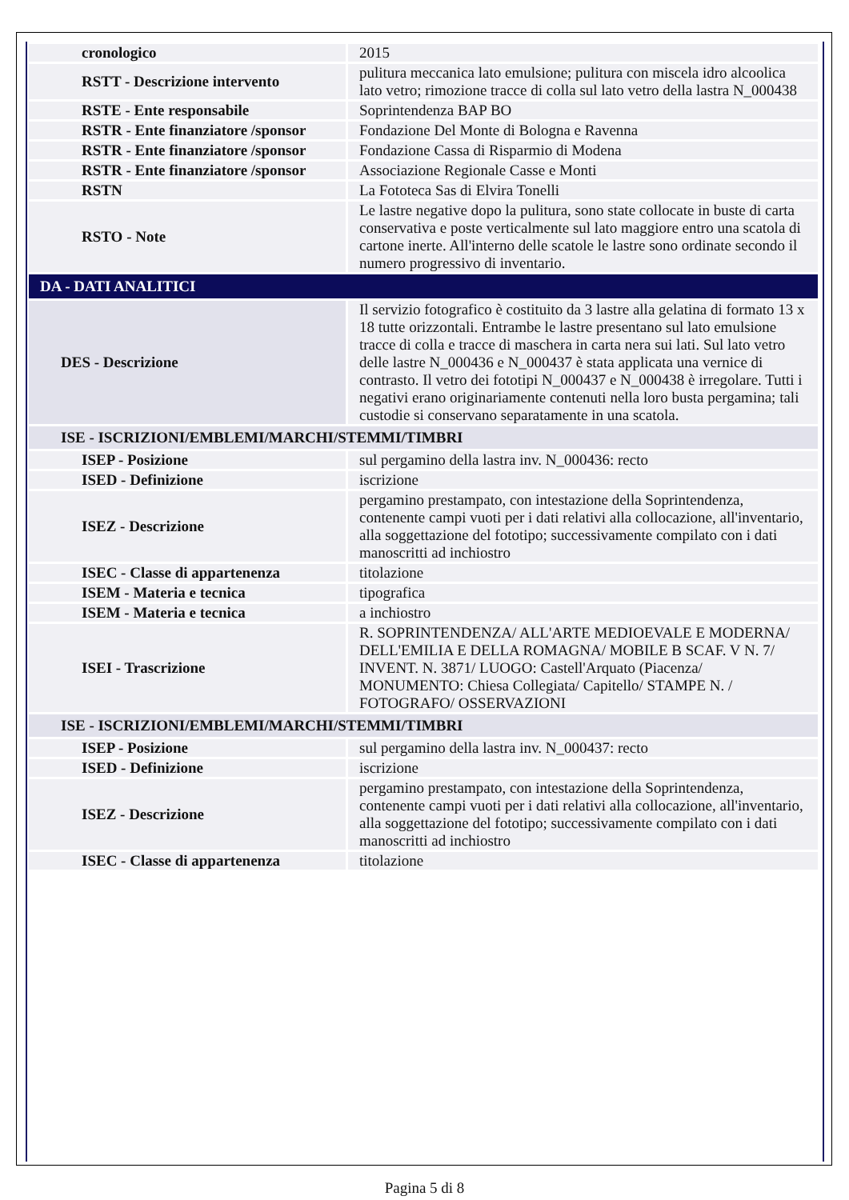| cronologico | 2015 |
| RSTT - Descrizione intervento | pulitura meccanica lato emulsione; pulitura con miscela idro alcoolica lato vetro; rimozione tracce di colla sul lato vetro della lastra N_000438 |
| RSTE - Ente responsabile | Soprintendenza BAP BO |
| RSTR - Ente finanziatore /sponsor | Fondazione Del Monte di Bologna e Ravenna |
| RSTR - Ente finanziatore /sponsor | Fondazione Cassa di Risparmio di Modena |
| RSTR - Ente finanziatore /sponsor | Associazione Regionale Casse e Monti |
| RSTN | La Fototeca Sas di Elvira Tonelli |
| RSTO - Note | Le lastre negative dopo la pulitura, sono state collocate in buste di carta conservativa e poste verticalmente sul lato maggiore entro una scatola di cartone inerte. All'interno delle scatole le lastre sono ordinate secondo il numero progressivo di inventario. |
| DA - DATI ANALITICI | |
| DES - Descrizione | Il servizio fotografico è costituito da 3 lastre alla gelatina di formato 13 x 18 tutte orizzontali. Entrambe le lastre presentano sul lato emulsione tracce di colla e tracce di maschera in carta nera sui lati. Sul lato vetro delle lastre N_000436 e N_000437 è stata applicata una vernice di contrasto. Il vetro dei fototipi N_000437 e N_000438 è irregolare. Tutti i negativi erano originariamente contenuti nella loro busta pergamina; tali custodie si conservano separatamente in una scatola. |
| ISE - ISCRIZIONI/EMBLEMI/MARCHI/STEMMI/TIMBRI | |
| ISEP - Posizione | sul pergamino della lastra inv. N_000436: recto |
| ISED - Definizione | iscrizione |
| ISEZ - Descrizione | pergamino prestampato, con intestazione della Soprintendenza, contenente campi vuoti per i dati relativi alla collocazione, all'inventario, alla soggettazione del fototipo; successivamente compilato con i dati manoscritti ad inchiostro |
| ISEC - Classe di appartenenza | titolazione |
| ISEM - Materia e tecnica | tipografica |
| ISEM - Materia e tecnica | a inchiostro |
| ISEI - Trascrizione | R. SOPRINTENDENZA/ ALL'ARTE MEDIOEVALE E MODERNA/ DELL'EMILIA E DELLA ROMAGNA/ MOBILE B SCAF. V N. 7/ INVENT. N. 3871/ LUOGO: Castell'Arquato (Piacenza/ MONUMENTO: Chiesa Collegiata/ Capitello/ STAMPE N. / FOTOGRAFO/ OSSERVAZIONI |
| ISE - ISCRIZIONI/EMBLEMI/MARCHI/STEMMI/TIMBRI | |
| ISEP - Posizione | sul pergamino della lastra inv. N_000437: recto |
| ISED - Definizione | iscrizione |
| ISEZ - Descrizione | pergamino prestampato, con intestazione della Soprintendenza, contenente campi vuoti per i dati relativi alla collocazione, all'inventario, alla soggettazione del fototipo; successivamente compilato con i dati manoscritti ad inchiostro |
| ISEC - Classe di appartenenza | titolazione |
Pagina 5 di 8